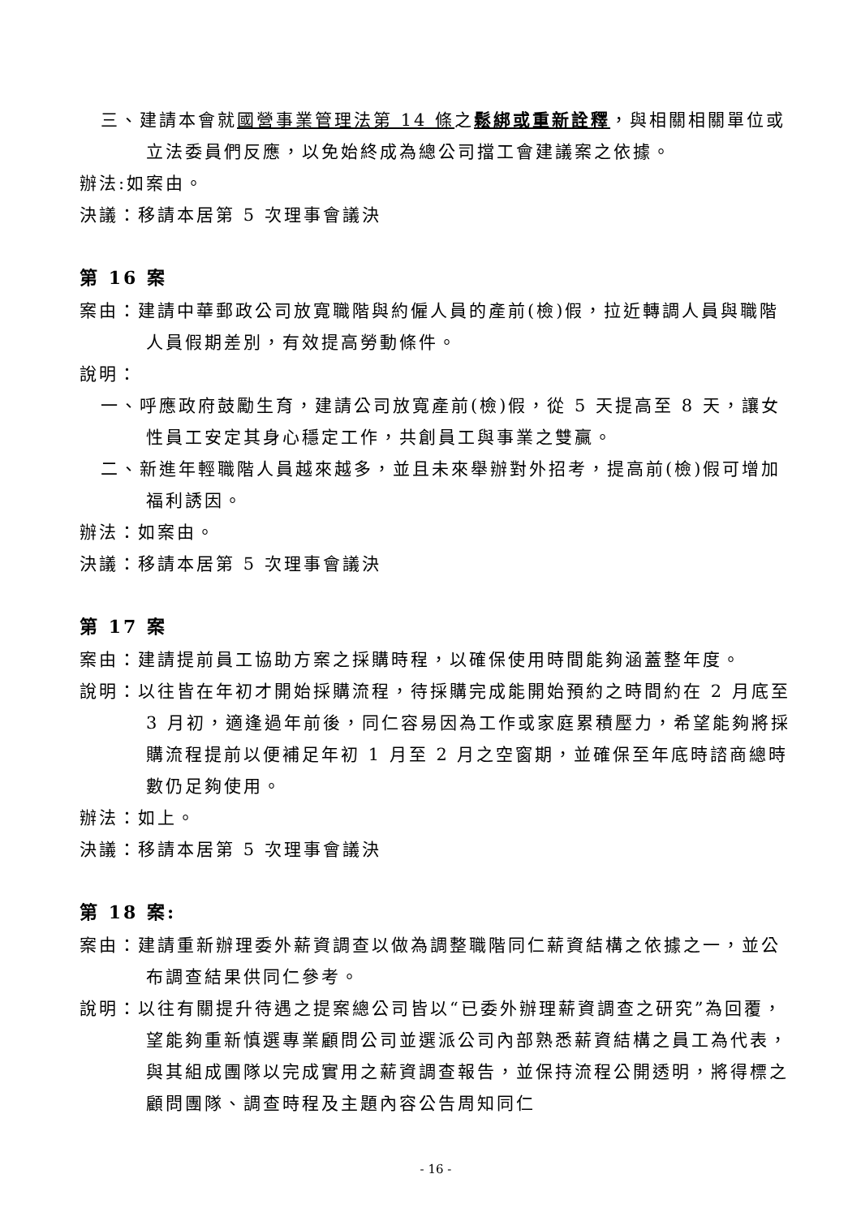三、建請本會就國營事業管理法第 14 條之鬆綁或重新詮釋，與相關相關單位或立法委員們反應，以免始終成為總公司擋工會建議案之依據。
辦法:如案由。
決議：移請本居第 5 次理事會議決
第 16 案
案由：建請中華郵政公司放寬職階與約僱人員的產前(檢)假，拉近轉調人員與職階人員假期差別，有效提高勞動條件。
說明：
一、呼應政府鼓勵生育，建請公司放寬產前(檢)假，從 5 天提高至 8 天，讓女性員工安定其身心穩定工作，共創員工與事業之雙贏。
二、新進年輕職階人員越來越多，並且未來舉辦對外招考，提高前(檢)假可增加福利誘因。
辦法：如案由。
決議：移請本居第 5 次理事會議決
第 17 案
案由：建請提前員工協助方案之採購時程，以確保使用時間能夠涵蓋整年度。
說明：以往皆在年初才開始採購流程，待採購完成能開始預約之時間約在 2 月底至 3 月初，適逢過年前後，同仁容易因為工作或家庭累積壓力，希望能夠將採購流程提前以便補足年初 1 月至 2 月之空窗期，並確保至年底時諮商總時數仍足夠使用。
辦法：如上。
決議：移請本居第 5 次理事會議決
第 18 案:
案由：建請重新辦理委外薪資調查以做為調整職階同仁薪資結構之依據之一，並公布調查結果供同仁參考。
說明：以往有關提升待遇之提案總公司皆以“已委外辦理薪資調查之研究”為回覆，望能夠重新慎選專業顧問公司並選派公司內部熟悉薪資結構之員工為代表，與其組成團隊以完成實用之薪資調查報告，並保持流程公開透明，將得標之顧問團隊、調查時程及主題內容公告周知同仁
- 16 -